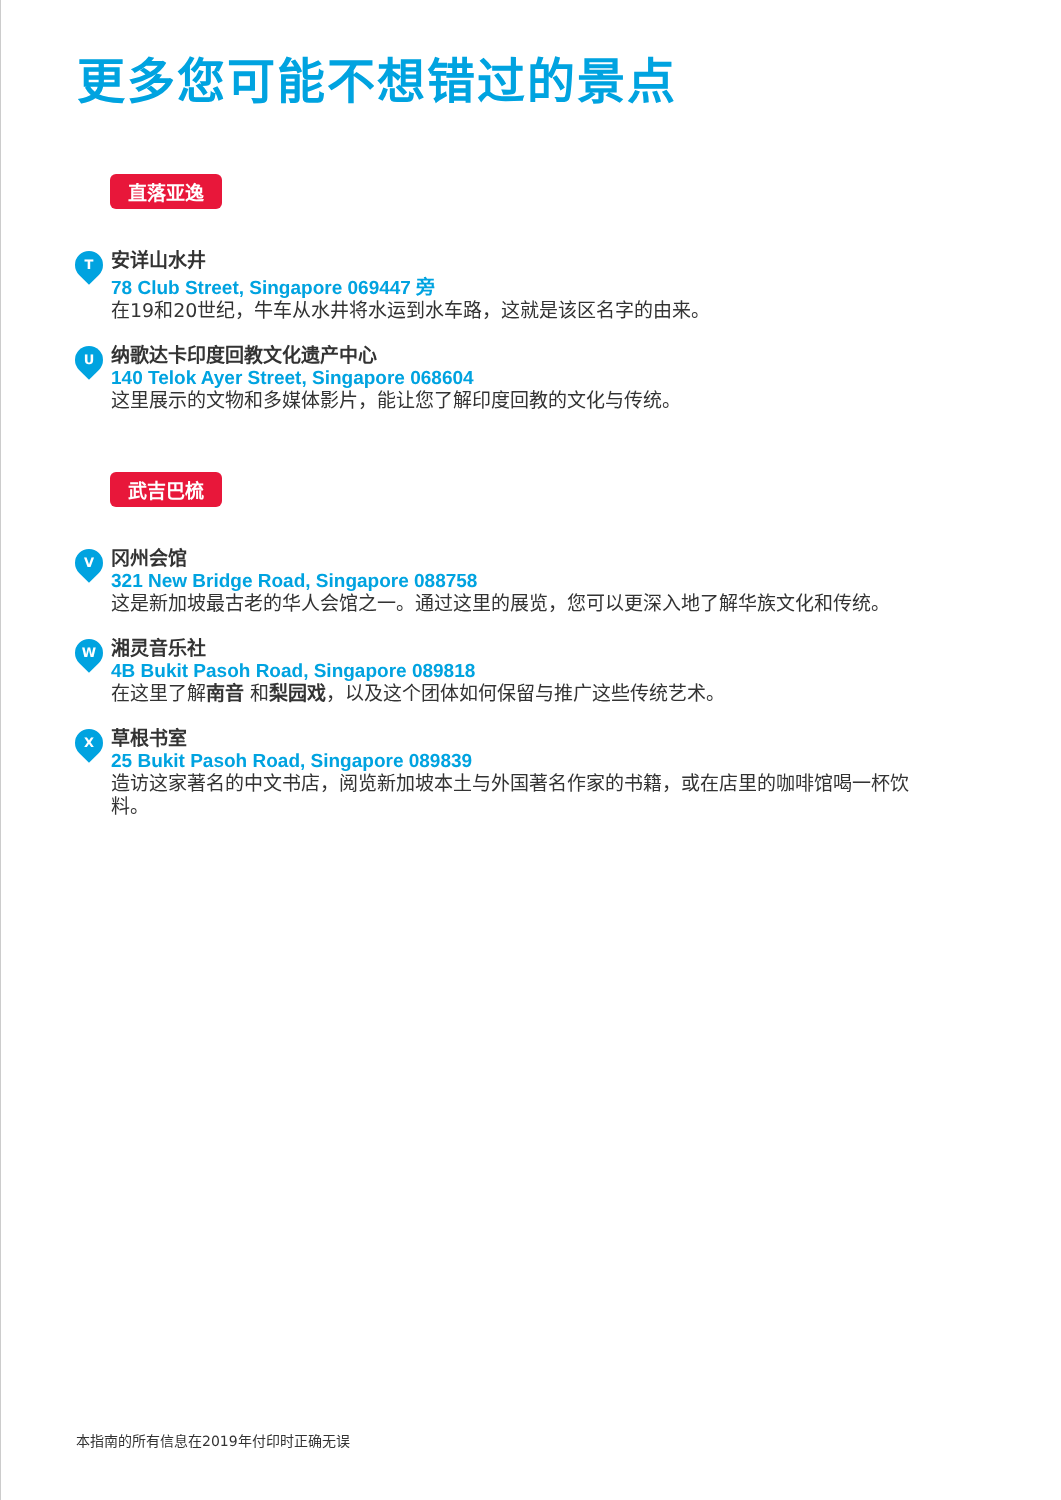更多您可能不想错过的景点
直落亚逸
T
安详山水井
78 Club Street, Singapore 069447 旁
在19和20世纪，牛车从水井将水运到水车路，这就是该区名字的由来。
U
纳歌达卡印度回教文化遗产中心
140 Telok Ayer Street, Singapore 068604
这里展示的文物和多媒体影片，能让您了解印度回教的文化与传统。
武吉巴梳
V
冈州会馆
321 New Bridge Road, Singapore 088758
这是新加坡最古老的华人会馆之一。通过这里的展览，您可以更深入地了解华族文化和传统。
W
湘灵音乐社
4B Bukit Pasoh Road, Singapore 089818
在这里了解南音 和梨园戏，以及这个团体如何保留与推广这些传统艺术。
X
草根书室
25 Bukit Pasoh Road, Singapore 089839
造访这家著名的中文书店，阅览新加坡本土与外国著名作家的书籍，或在店里的咖啡馆喝一杯饮料。
本指南的所有信息在2019年付印时正确无误